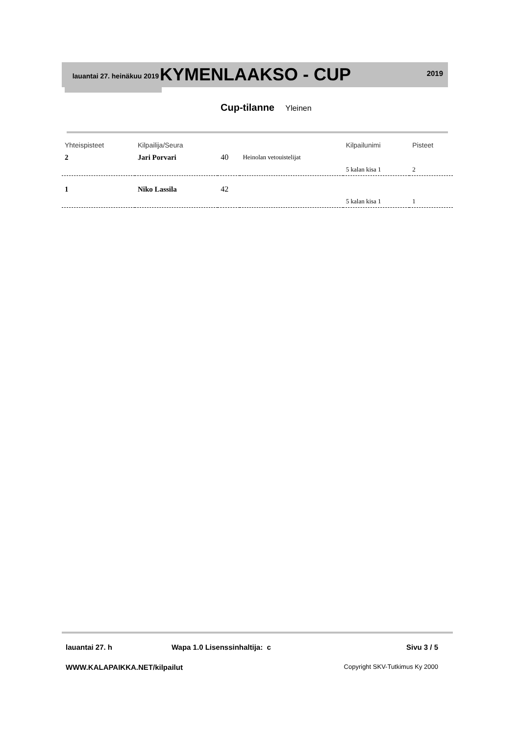lauantai 27. heinäkuu 2019
KYMENLAAKSO - CUP
2019
Cup-tilanne Yleinen
| Yhteispisteet | Kilpailija/Seura | | | Kilpailunimi | Pisteet |
| --- | --- | --- | --- | --- | --- |
| 2 | Jari Porvari | 40 | Heinolan vetouistelijat | | |
| | | | | 5 kalan kisa 1 | 2 |
| 1 | Niko Lassila | 42 | | | |
| | | | | 5 kalan kisa 1 | 1 |
lauantai 27. h Wapa 1.0 Lisenssinhaltija: c Sivu 3 / 5
WWW.KALAPAIKKA.NET/kilpailut Copyright SKV-Tutkimus Ky 2000